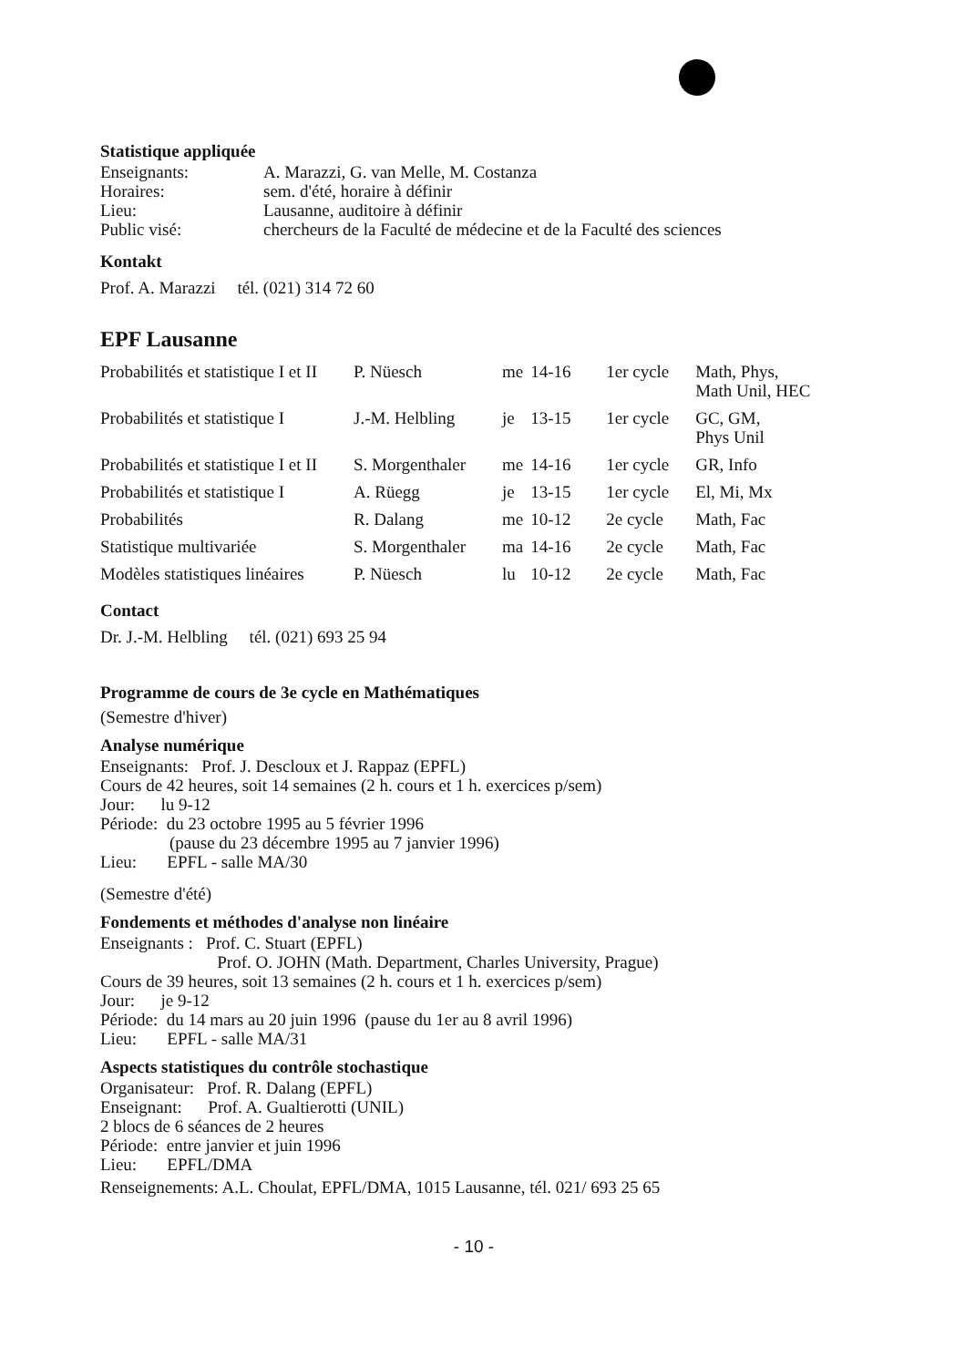Statistique appliquée
| Enseignants: | A. Marazzi, G. van Melle, M. Costanza |
| Horaires: | sem. d'été, horaire à définir |
| Lieu: | Lausanne, auditoire à définir |
| Public visé: | chercheurs de la Faculté de médecine et de la Faculté des sciences |
Kontakt
Prof. A. Marazzi tél. (021) 314 72 60
EPF Lausanne
| Probabilités et statistique I et II | P. Nüesch | me | 14-16 | 1er cycle | Math, Phys, Math Unil, HEC |
| Probabilités et statistique I | J.-M. Helbling | je | 13-15 | 1er cycle | GC, GM, Phys Unil |
| Probabilités et statistique I et II | S. Morgenthaler | me | 14-16 | 1er cycle | GR, Info |
| Probabilités et statistique I | A. Rüegg | je | 13-15 | 1er cycle | El, Mi, Mx |
| Probabilités | R. Dalang | me | 10-12 | 2e cycle | Math, Fac |
| Statistique multivariée | S. Morgenthaler | ma | 14-16 | 2e cycle | Math, Fac |
| Modèles statistiques linéaires | P. Nüesch | lu | 10-12 | 2e cycle | Math, Fac |
Contact
Dr. J.-M. Helbling tél. (021) 693 25 94
Programme de cours de 3e cycle en Mathématiques
(Semestre d'hiver)
Analyse numérique
Enseignants: Prof. J. Descloux et J. Rappaz (EPFL)
Cours de 42 heures, soit 14 semaines (2 h. cours et 1 h. exercices p/sem)
Jour: lu 9-12
Période: du 23 octobre 1995 au 5 février 1996
(pause du 23 décembre 1995 au 7 janvier 1996)
Lieu: EPFL - salle MA/30
(Semestre d'été)
Fondements et méthodes d'analyse non linéaire
Enseignants : Prof. C. Stuart (EPFL)
Prof. O. JOHN (Math. Department, Charles University, Prague)
Cours de 39 heures, soit 13 semaines (2 h. cours et 1 h. exercices p/sem)
Jour: je 9-12
Période: du 14 mars au 20 juin 1996 (pause du 1er au 8 avril 1996)
Lieu: EPFL - salle MA/31
Aspects statistiques du contrôle stochastique
Organisateur: Prof. R. Dalang (EPFL)
Enseignant: Prof. A. Gualtierotti (UNIL)
2 blocs de 6 séances de 2 heures
Période: entre janvier et juin 1996
Lieu: EPFL/DMA
Renseignements: A.L. Choulat, EPFL/DMA, 1015 Lausanne, tél. 021/ 693 25 65
- 10 -